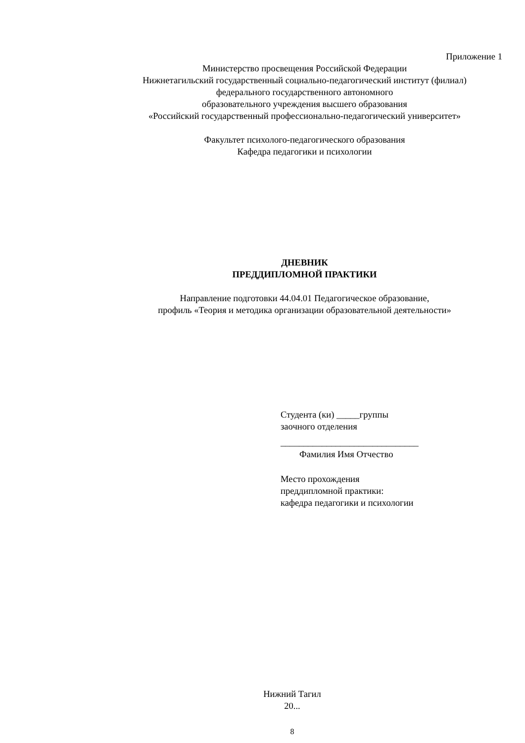Приложение 1
Министерство просвещения Российской Федерации
Нижнетагильский государственный социально-педагогический институт (филиал)
федерального государственного автономного
образовательного учреждения высшего образования
«Российский государственный профессионально-педагогический университет»
Факультет психолого-педагогического образования
Кафедра педагогики и психологии
ДНЕВНИК
ПРЕДДИПЛОМНОЙ ПРАКТИКИ
Направление подготовки 44.04.01 Педагогическое образование,
профиль «Теория и методика организации образовательной деятельности»
Студента (ки) _____группы
заочного отделения
______________________________
Фамилия Имя Отчество
Место прохождения
преддипломной практики:
кафедра педагогики и психологии
Нижний Тагил
20...
8